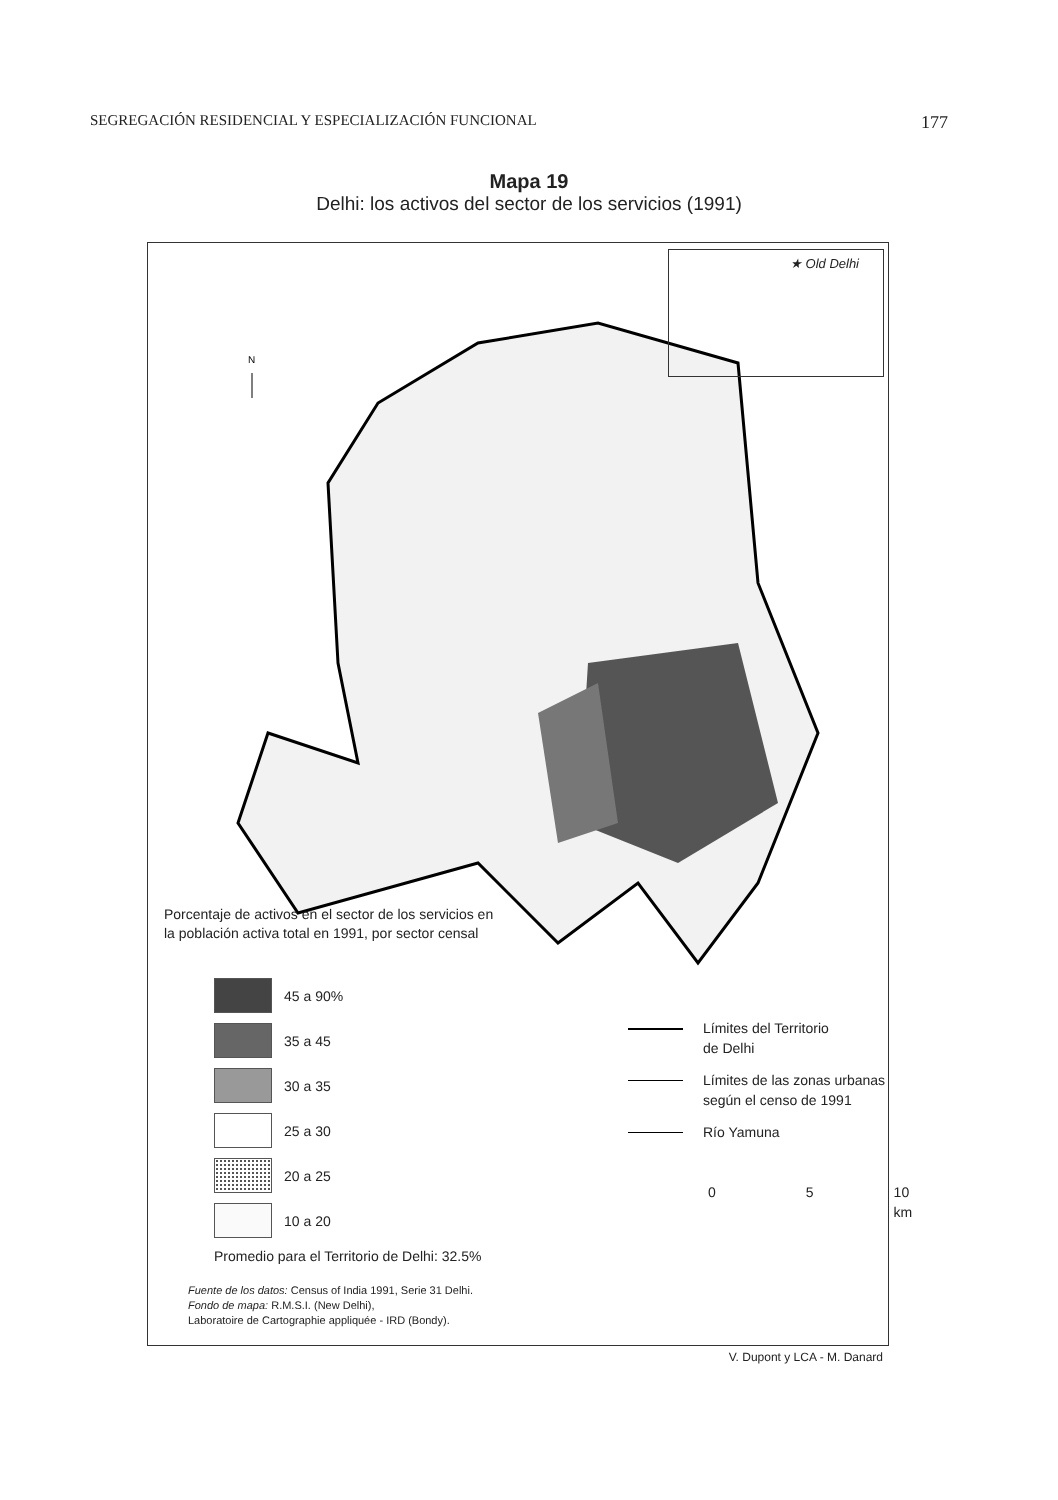SEGREGACIÓN RESIDENCIAL Y ESPECIALIZACIÓN FUNCIONAL 177
Mapa 19
Delhi: los activos del sector de los servicios (1991)
N
★ Old Delhi
Porcentaje de activos en el sector de los servicios en
la población activa total en 1991, por sector censal
45 a 90%
35 a 45
30 a 35
25 a 30
20 a 25
10 a 20
Promedio para el Territorio de Delhi: 32.5%
Límites del Territorio
de Delhi
Límites de las zonas urbanas
según el censo de 1991
Río Yamuna
0 5 10 km
Fuente de los datos: Census of India 1991, Serie 31 Delhi.
Fondo de mapa: R.M.S.I. (New Delhi),
Laboratoire de Cartographie appliquée - IRD (Bondy).
V. Dupont y LCA - M. Danard